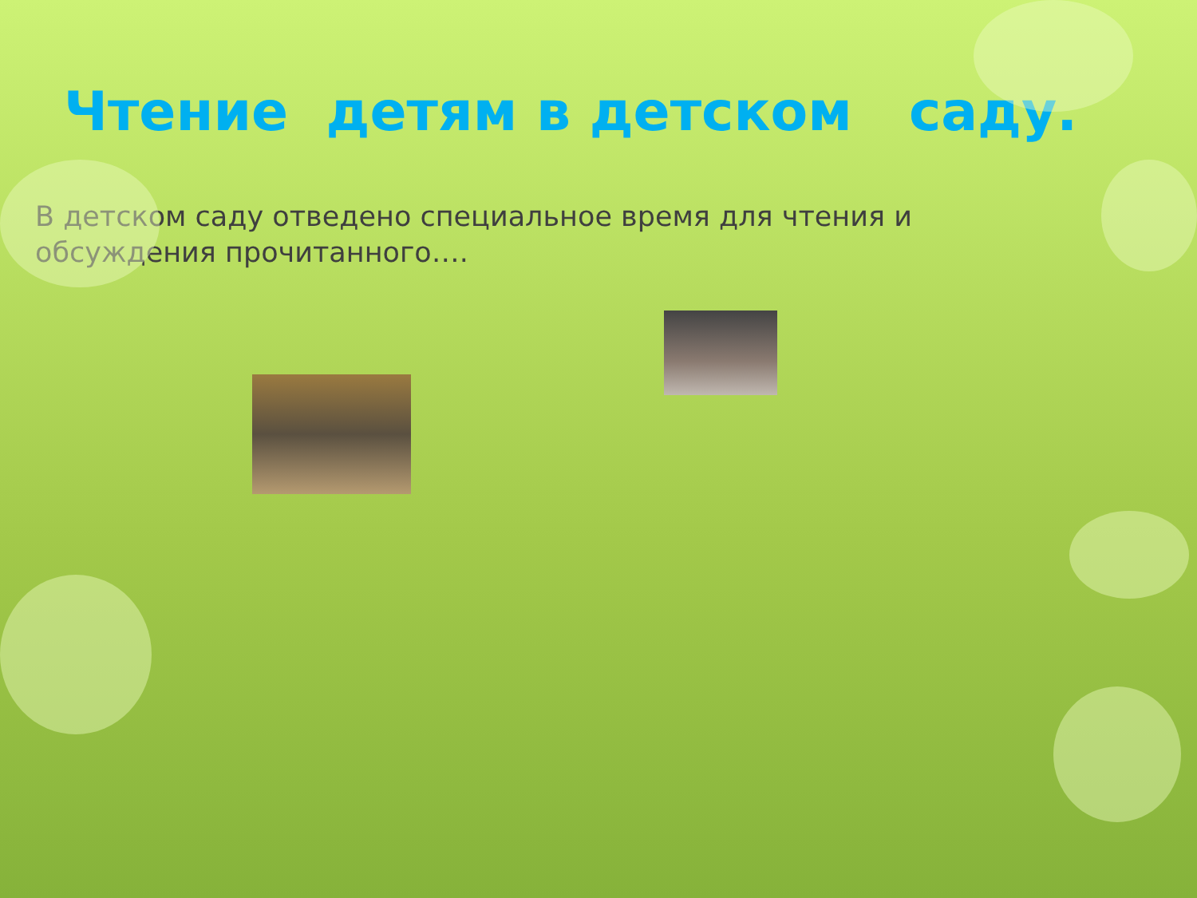Чтение детям в детском саду.
В детском саду отведено специальное время для чтения и обсуждения прочитанного….